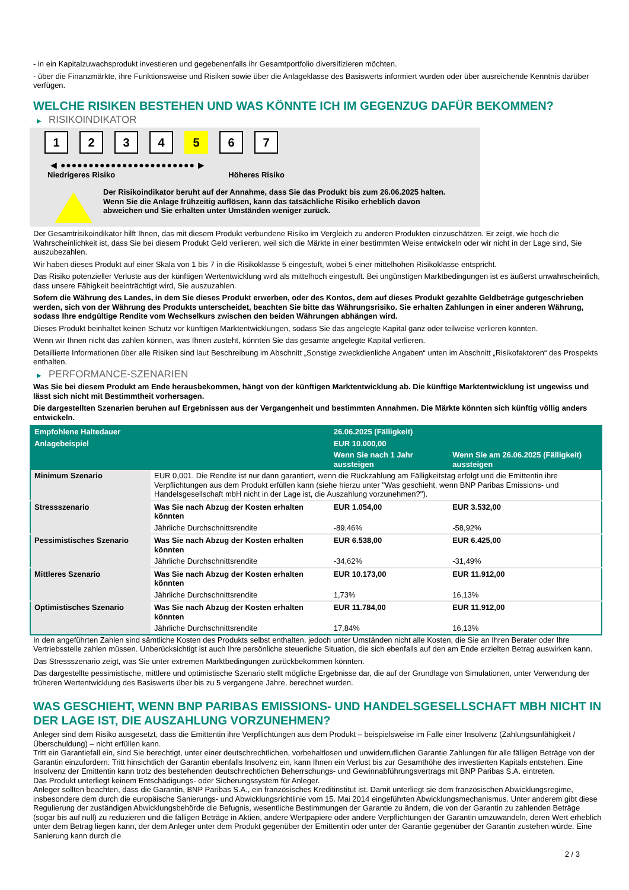- in ein Kapitalzuwachsprodukt investieren und gegebenenfalls ihr Gesamtportfolio diversifizieren möchten.
- über die Finanzmärkte, ihre Funktionsweise und Risiken sowie über die Anlageklasse des Basiswerts informiert wurden oder über ausreichende Kenntnis darüber verfügen.
WELCHE RISIKEN BESTEHEN UND WAS KÖNNTE ICH IM GEGENZUG DAFÜR BEKOMMEN?
▶ RISIKOINDIKATOR
1 2 3 4 5 6 7
◀ ●●●●●●●●●●●●●●●●●●●●●●●● ▶
Niedrigeres Risiko Höheres Risiko
Der Risikoindikator beruht auf der Annahme, dass Sie das Produkt bis zum 26.06.2025 halten.
Wenn Sie die Anlage frühzeitig auflösen, kann das tatsächliche Risiko erheblich davon abweichen und Sie erhalten unter Umständen weniger zurück.
Der Gesamtrisikoindikator hilft Ihnen, das mit diesem Produkt verbundene Risiko im Vergleich zu anderen Produkten einzuschätzen. Er zeigt, wie hoch die Wahrscheinlichkeit ist, dass Sie bei diesem Produkt Geld verlieren, weil sich die Märkte in einer bestimmten Weise entwickeln oder wir nicht in der Lage sind, Sie auszubezahlen.
Wir haben dieses Produkt auf einer Skala von 1 bis 7 in die Risikoklasse 5 eingestuft, wobei 5 einer mittelhohen Risikoklasse entspricht.
Das Risiko potenzieller Verluste aus der künftigen Wertentwicklung wird als mittelhoch eingestuft. Bei ungünstigen Marktbedingungen ist es äußerst unwahrscheinlich, dass unsere Fähigkeit beeinträchtigt wird, Sie auszuzahlen.
Sofern die Währung des Landes, in dem Sie dieses Produkt erwerben, oder des Kontos, dem auf dieses Produkt gezahlte Geldbeträge gutgeschrieben werden, sich von der Währung des Produkts unterscheidet, beachten Sie bitte das Währungsrisiko. Sie erhalten Zahlungen in einer anderen Währung, sodass Ihre endgültige Rendite vom Wechselkurs zwischen den beiden Währungen abhängen wird.
Dieses Produkt beinhaltet keinen Schutz vor künftigen Marktentwicklungen, sodass Sie das angelegte Kapital ganz oder teilweise verlieren könnten.
Wenn wir Ihnen nicht das zahlen können, was Ihnen zusteht, könnten Sie das gesamte angelegte Kapital verlieren.
Detaillierte Informationen über alle Risiken sind laut Beschreibung im Abschnitt „Sonstige zweckdienliche Angaben“ unten im Abschnitt „Risikofaktoren“ des Prospekts enthalten.
▶ PERFORMANCE-SZENARIEN
Was Sie bei diesem Produkt am Ende herausbekommen, hängt von der künftigen Marktentwicklung ab. Die künftige Marktentwicklung ist ungewiss und lässt sich nicht mit Bestimmtheit vorhersagen.
Die dargestellten Szenarien beruhen auf Ergebnissen aus der Vergangenheit und bestimmten Annahmen. Die Märkte könnten sich künftig völlig anders entwickeln.
| Empfohlene Haltedauer | | 26.06.2025 (Fälligkeit) | |
| --- | --- | --- | --- |
| Anlagebeispiel | | EUR 10.000,00 | |
| | | Wenn Sie nach 1 Jahr aussteigen | Wenn Sie am 26.06.2025 (Fälligkeit) aussteigen |
| Minimum Szenario | EUR 0,001. Die Rendite ist nur dann garantiert, wenn die Rückzahlung am Fälligkeitstag erfolgt und die Emittentin ihre Verpflichtungen aus dem Produkt erfüllen kann (siehe hierzu unter "Was geschieht, wenn BNP Paribas Emissions- und Handelsgesellschaft mbH nicht in der Lage ist, die Auszahlung vorzunehmen?"). | | |
| Stressszenario | Was Sie nach Abzug der Kosten erhalten könnten | EUR 1.054,00 | EUR 3.532,00 |
| | Jährliche Durchschnittsrendite | -89,46% | -58,92% |
| Pessimistisches Szenario | Was Sie nach Abzug der Kosten erhalten könnten | EUR 6.538,00 | EUR 6.425,00 |
| | Jährliche Durchschnittsrendite | -34,62% | -31,49% |
| Mittleres Szenario | Was Sie nach Abzug der Kosten erhalten könnten | EUR 10.173,00 | EUR 11.912,00 |
| | Jährliche Durchschnittsrendite | 1,73% | 16,13% |
| Optimistisches Szenario | Was Sie nach Abzug der Kosten erhalten könnten | EUR 11.784,00 | EUR 11.912,00 |
| | Jährliche Durchschnittsrendite | 17,84% | 16,13% |
In den angeführten Zahlen sind sämtliche Kosten des Produkts selbst enthalten, jedoch unter Umständen nicht alle Kosten, die Sie an Ihren Berater oder Ihre Vertriebsstelle zahlen müssen. Unberücksichtigt ist auch Ihre persönliche steuerliche Situation, die sich ebenfalls auf den am Ende erzielten Betrag auswirken kann.
Das Stressszenario zeigt, was Sie unter extremen Marktbedingungen zurückbekommen könnten.
Das dargestellte pessimistische, mittlere und optimistische Szenario stellt mögliche Ergebnisse dar, die auf der Grundlage von Simulationen, unter Verwendung der früheren Wertentwicklung des Basiswerts über bis zu 5 vergangene Jahre, berechnet wurden.
WAS GESCHIEHT, WENN BNP PARIBAS EMISSIONS- UND HANDELSGESELLSCHAFT MBH NICHT IN DER LAGE IST, DIE AUSZAHLUNG VORZUNEHMEN?
Anleger sind dem Risiko ausgesetzt, dass die Emittentin ihre Verpflichtungen aus dem Produkt – beispielsweise im Falle einer Insolvenz (Zahlungsunfähigkeit / Überschuldung) – nicht erfüllen kann.
Tritt ein Garantiefall ein, sind Sie berechtigt, unter einer deutschrechtlichen, vorbehaltlosen und unwiderruflichen Garantie Zahlungen für alle fälligen Beträge von der Garantin einzufordern. Tritt hinsichtlich der Garantin ebenfalls Insolvenz ein, kann Ihnen ein Verlust bis zur Gesamthöhe des investierten Kapitals entstehen. Eine Insolvenz der Emittentin kann trotz des bestehenden deutschrechtlichen Beherrschungs- und Gewinnabführungsvertrags mit BNP Paribas S.A. eintreten.
Das Produkt unterliegt keinem Entschädigungs- oder Sicherungssystem für Anleger.
Anleger sollten beachten, dass die Garantin, BNP Paribas S.A., ein französisches Kreditinstitut ist. Damit unterliegt sie dem französischen Abwicklungsregime, insbesondere dem durch die europäische Sanierungs- und Abwicklungsrichtlinie vom 15. Mai 2014 eingeführten Abwicklungsmechanismus. Unter anderem gibt diese Regulierung der zuständigen Abwicklungsbehörde die Befugnis, wesentliche Bestimmungen der Garantie zu ändern, die von der Garantin zu zahlenden Beträge (sogar bis auf null) zu reduzieren und die fälligen Beträge in Aktien, andere Wertpapiere oder andere Verpflichtungen der Garantin umzuwandeln, deren Wert erheblich unter dem Betrag liegen kann, der dem Anleger unter dem Produkt gegenüber der Emittentin oder unter der Garantie gegenüber der Garantin zustehen würde. Eine Sanierung kann durch die
2 / 3